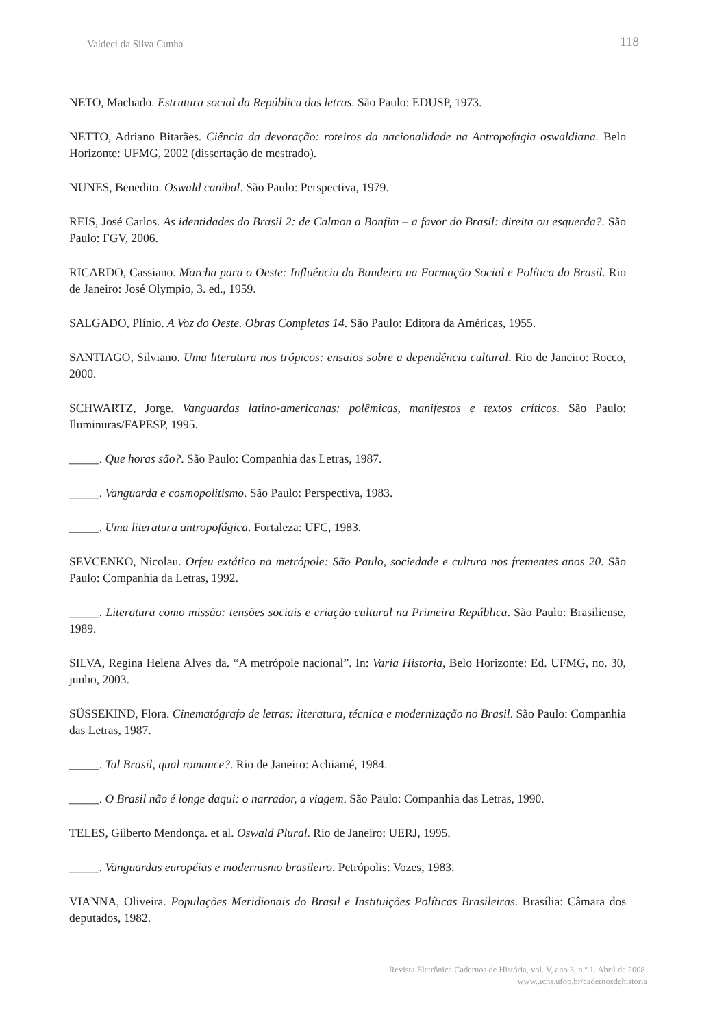Valdeci da Silva Cunha 118
NETO, Machado. Estrutura social da República das letras. São Paulo: EDUSP, 1973.
NETTO, Adriano Bitarães. Ciência da devoração: roteiros da nacionalidade na Antropofagia oswaldiana. Belo Horizonte: UFMG, 2002 (dissertação de mestrado).
NUNES, Benedito. Oswald canibal. São Paulo: Perspectiva, 1979.
REIS, José Carlos. As identidades do Brasil 2: de Calmon a Bonfim – a favor do Brasil: direita ou esquerda?. São Paulo: FGV, 2006.
RICARDO, Cassiano. Marcha para o Oeste: Influência da Bandeira na Formação Social e Política do Brasil. Rio de Janeiro: José Olympio, 3. ed., 1959.
SALGADO, Plínio. A Voz do Oeste. Obras Completas 14. São Paulo: Editora da Américas, 1955.
SANTIAGO, Silviano. Uma literatura nos trópicos: ensaios sobre a dependência cultural. Rio de Janeiro: Rocco, 2000.
SCHWARTZ, Jorge. Vanguardas latino-americanas: polêmicas, manifestos e textos críticos. São Paulo: Iluminuras/FAPESP, 1995.
_____. Que horas são?. São Paulo: Companhia das Letras, 1987.
_____. Vanguarda e cosmopolitismo. São Paulo: Perspectiva, 1983.
_____. Uma literatura antropofágica. Fortaleza: UFC, 1983.
SEVCENKO, Nicolau. Orfeu extático na metrópole: São Paulo, sociedade e cultura nos frementes anos 20. São Paulo: Companhia da Letras, 1992.
_____. Literatura como missão: tensões sociais e criação cultural na Primeira República. São Paulo: Brasiliense, 1989.
SILVA, Regina Helena Alves da. “A metrópole nacional”. In: Varia Historia, Belo Horizonte: Ed. UFMG, no. 30, junho, 2003.
SÜSSEKIND, Flora. Cinematógrafo de letras: literatura, técnica e modernização no Brasil. São Paulo: Companhia das Letras, 1987.
_____. Tal Brasil, qual romance?. Rio de Janeiro: Achiamé, 1984.
_____. O Brasil não é longe daqui: o narrador, a viagem. São Paulo: Companhia das Letras, 1990.
TELES, Gilberto Mendonça. et al. Oswald Plural. Rio de Janeiro: UERJ, 1995.
_____. Vanguardas européias e modernismo brasileiro. Petrópolis: Vozes, 1983.
VIANNA, Oliveira. Populações Meridionais do Brasil e Instituições Políticas Brasileiras. Brasília: Câmara dos deputados, 1982.
Revista Eletrônica Cadernos de História, vol. V, ano 3, n.º 1. Abril de 2008.
www..ichs.ufop.br/cadernosdehistoria